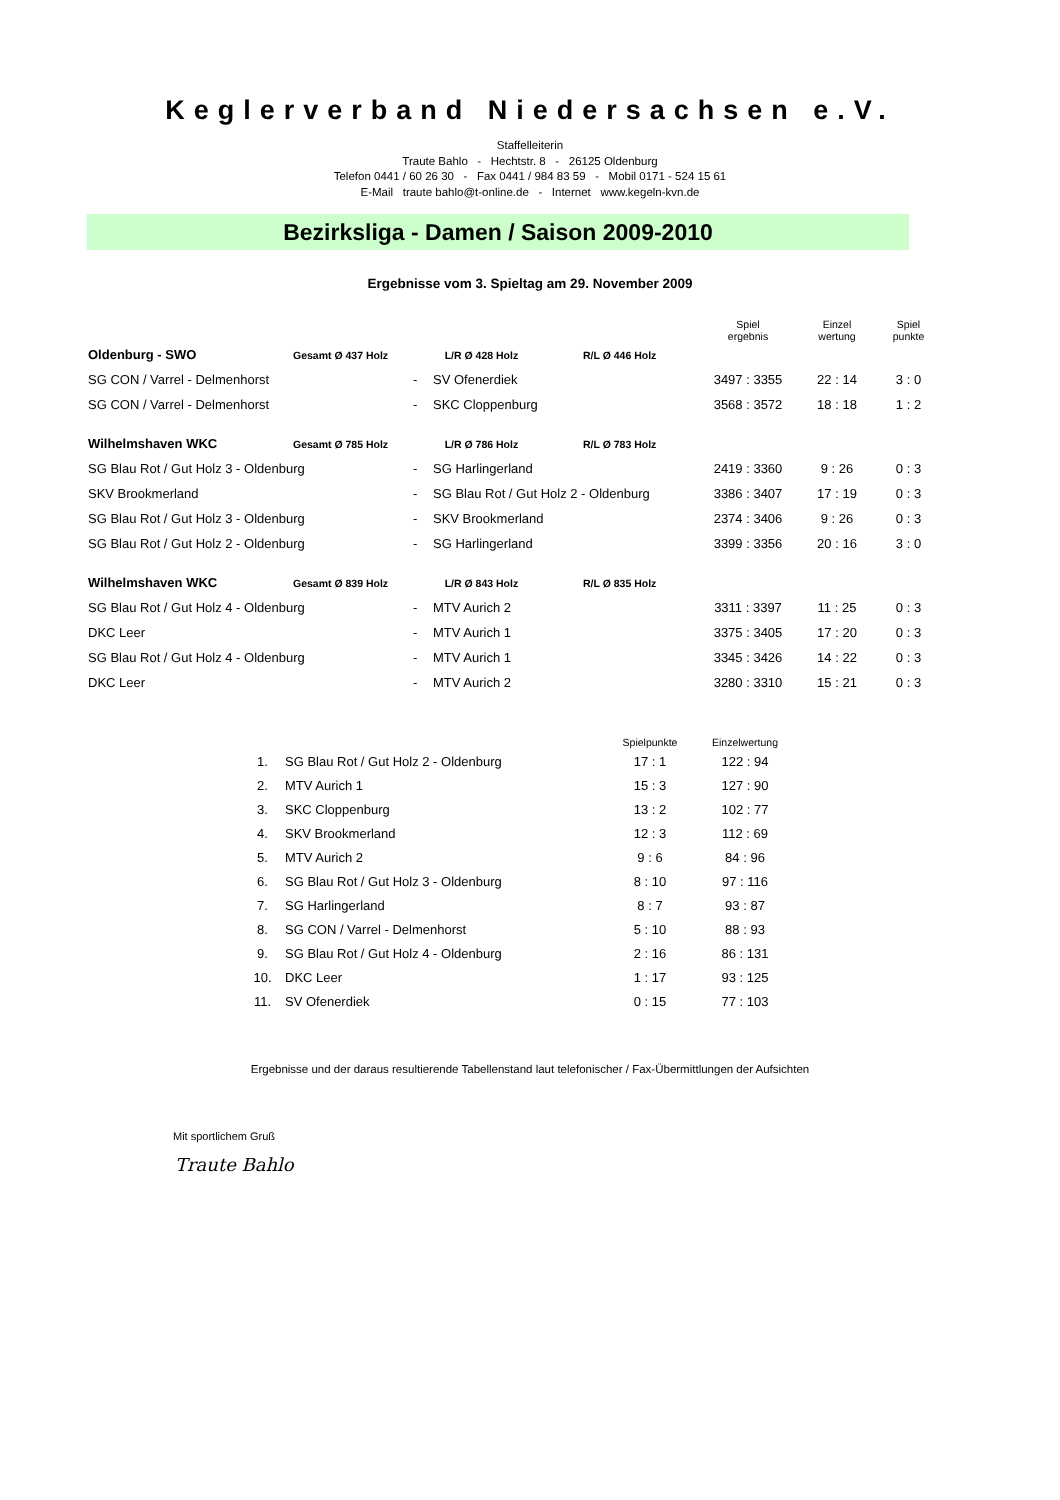Keglerverband Niedersachsen e.V.
Staffelleiterin
Traute Bahlo - Hechtstr. 8 - 26125 Oldenburg
Telefon 0441 / 60 26 30 - Fax 0441 / 984 83 59 - Mobil 0171 - 524 15 61
E-Mail traute bahlo@t-online.de - Internet www.kegeln-kvn.de
Bezirksliga - Damen / Saison 2009-2010
Ergebnisse vom 3. Spieltag am 29. November 2009
| | | | | | Spiel ergebnis | Einzel wertung | Spiel punkte |
| Oldenburg - SWO | Gesamt Ø 437 Holz | | L/R Ø 428 Holz | R/L Ø 446 Holz | | | |
| SG CON / Varrel - Delmenhorst | | - | SV Ofenerdiek | | 3497 : 3355 | 22 : 14 | 3 : 0 |
| SG CON / Varrel - Delmenhorst | | - | SKC Cloppenburg | | 3568 : 3572 | 18 : 18 | 1 : 2 |
| Wilhelmshaven WKC | Gesamt Ø 785 Holz | | L/R Ø 786 Holz | R/L Ø 783 Holz | | | |
| SG Blau Rot / Gut Holz 3 - Oldenburg | | - | SG Harlingerland | | 2419 : 3360 | 9 : 26 | 0 : 3 |
| SKV Brookmerland | | - | SG Blau Rot / Gut Holz 2 - Oldenburg | | 3386 : 3407 | 17 : 19 | 0 : 3 |
| SG Blau Rot / Gut Holz 3 - Oldenburg | | - | SKV Brookmerland | | 2374 : 3406 | 9 : 26 | 0 : 3 |
| SG Blau Rot / Gut Holz 2 - Oldenburg | | - | SG Harlingerland | | 3399 : 3356 | 20 : 16 | 3 : 0 |
| Wilhelmshaven WKC | Gesamt Ø 839 Holz | | L/R Ø 843 Holz | R/L Ø 835 Holz | | | |
| SG Blau Rot / Gut Holz 4 - Oldenburg | | - | MTV Aurich 2 | | 3311 : 3397 | 11 : 25 | 0 : 3 |
| DKC Leer | | - | MTV Aurich 1 | | 3375 : 3405 | 17 : 20 | 0 : 3 |
| SG Blau Rot / Gut Holz 4 - Oldenburg | | - | MTV Aurich 1 | | 3345 : 3426 | 14 : 22 | 0 : 3 |
| DKC Leer | | - | MTV Aurich 2 | | 3280 : 3310 | 15 : 21 | 0 : 3 |
| | | Spielpunkte | Einzelwertung |
| --- | --- | --- | --- |
| 1. | SG Blau Rot / Gut Holz 2 - Oldenburg | 17 : 1 | 122 : 94 |
| 2. | MTV Aurich 1 | 15 : 3 | 127 : 90 |
| 3. | SKC Cloppenburg | 13 : 2 | 102 : 77 |
| 4. | SKV Brookmerland | 12 : 3 | 112 : 69 |
| 5. | MTV Aurich 2 | 9 : 6 | 84 : 96 |
| 6. | SG Blau Rot / Gut Holz 3 - Oldenburg | 8 : 10 | 97 : 116 |
| 7. | SG Harlingerland | 8 : 7 | 93 : 87 |
| 8. | SG CON / Varrel - Delmenhorst | 5 : 10 | 88 : 93 |
| 9. | SG Blau Rot / Gut Holz 4 - Oldenburg | 2 : 16 | 86 : 131 |
| 10. | DKC Leer | 1 : 17 | 93 : 125 |
| 11. | SV Ofenerdiek | 0 : 15 | 77 : 103 |
Ergebnisse und der daraus resultierende Tabellenstand laut telefonischer / Fax-Übermittlungen der Aufsichten
Mit sportlichem Gruß
Traute Bahlo